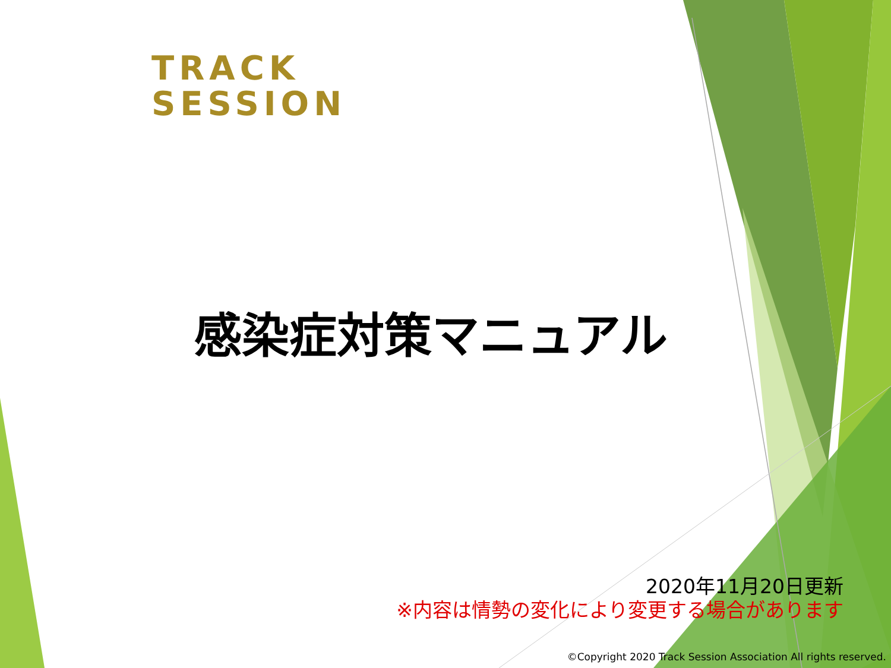TRACK
SESSION
感染症対策マニュアル
2020年11月20日更新
※内容は情勢の変化により変更する場合があります
©Copyright 2020 Track Session Association All rights reserved.